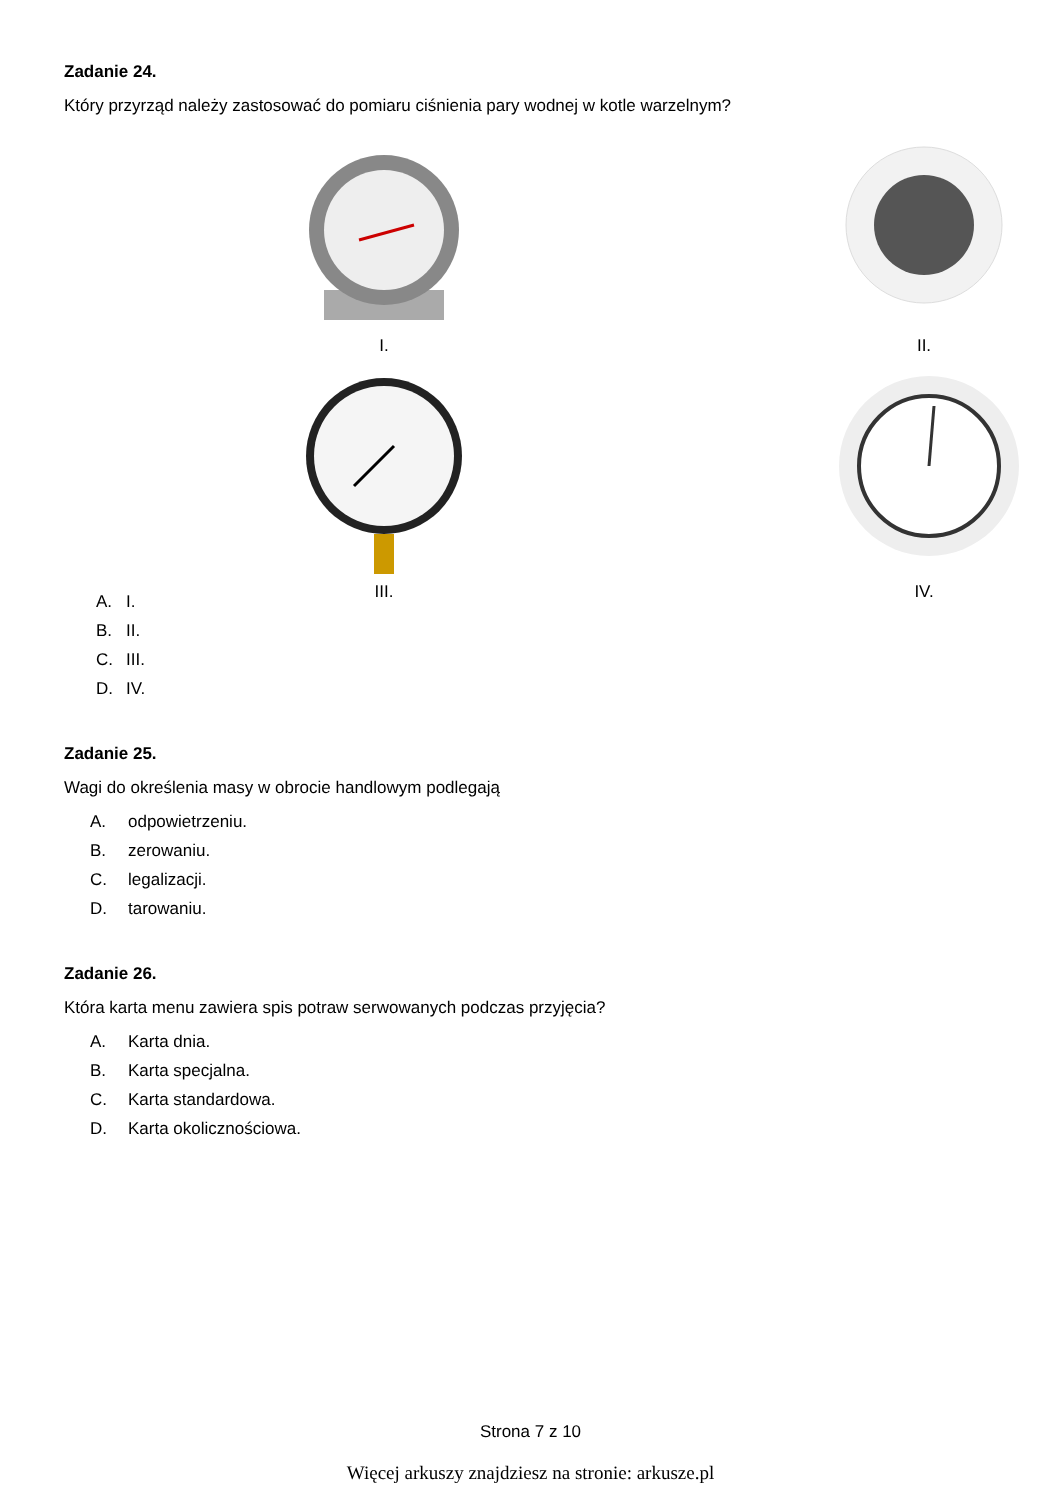Zadanie 24.
Który przyrząd należy zastosować do pomiaru ciśnienia pary wodnej w kotle warzelnym?
I.
II.
III.
IV.
A. I.
B. II.
C. III.
D. IV.
Zadanie 25.
Wagi do określenia masy w obrocie handlowym podlegają
A. odpowietrzeniu.
B. zerowaniu.
C. legalizacji.
D. tarowaniu.
Zadanie 26.
Która karta menu zawiera spis potraw serwowanych podczas przyjęcia?
A. Karta dnia.
B. Karta specjalna.
C. Karta standardowa.
D. Karta okolicznościowa.
Strona 7 z 10
Więcej arkuszy znajdziesz na stronie: arkusze.pl